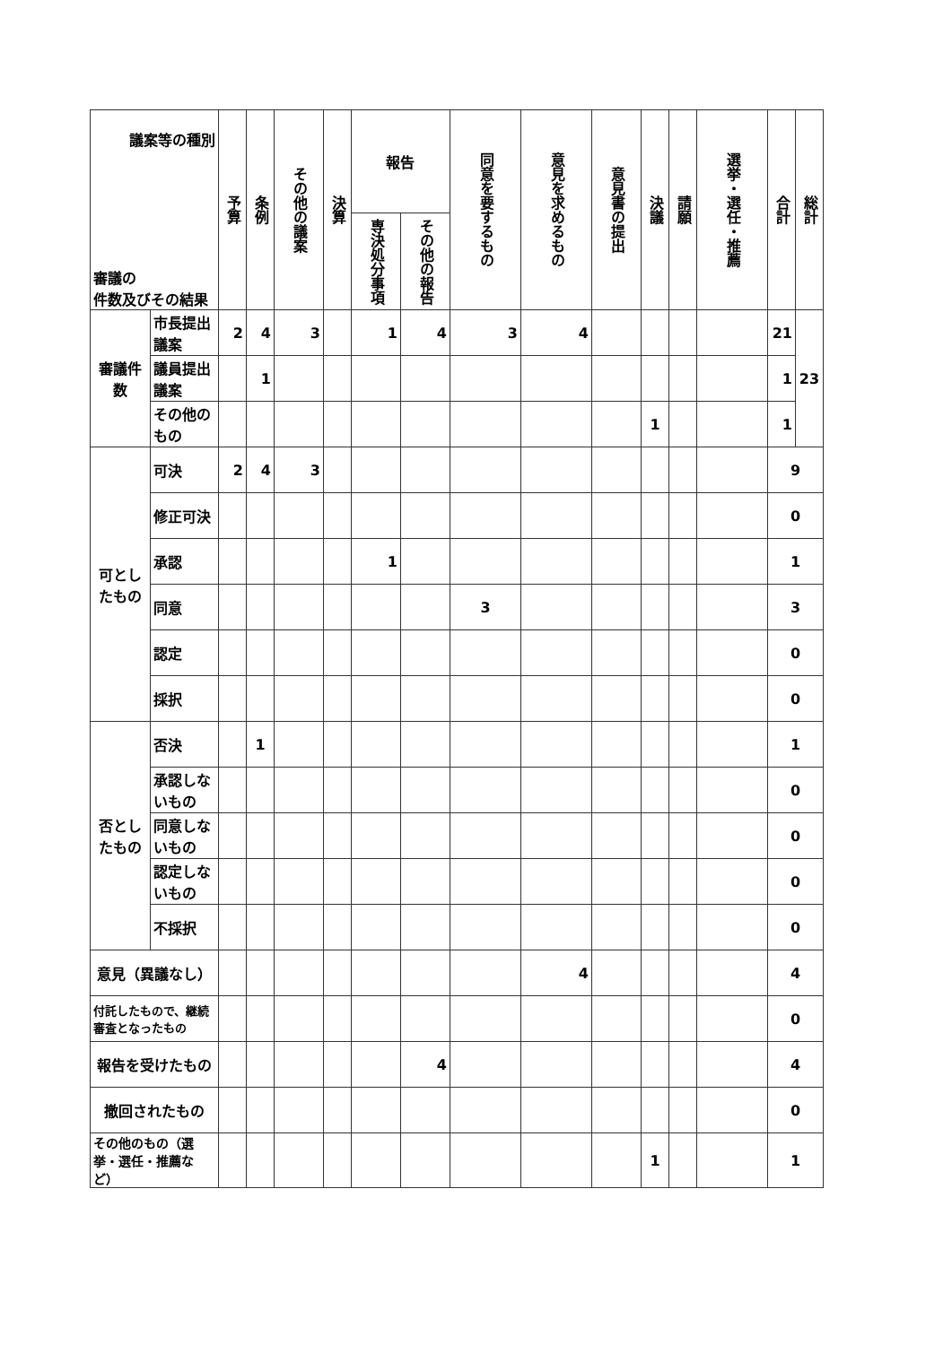| 議案等の種別 審議の 件数及びその結果 | | 予算 | 条例 | その他の議案 | 決算 | 報告 | | 同意を要するもの | 意見を求めるもの | 意見書の提出 | 決議 | 請願 | 選挙・選任・推薦 | 合計 | 総計 |
| --- | --- | --- | --- | --- | --- | --- | --- | --- | --- | --- | --- | --- | --- | --- | --- |
| | | | | | | 専決処分事項 | その他の報告 | | | | | | | | |
| 審議件数 | 市長提出議案 | 2 | 4 | 3 | | 1 | 4 | 3 | 4 | | | | | 21 | 23 |
| | 議員提出議案 | | 1 | | | | | | | | | | | 1 | |
| | その他のもの | | | | | | | | | | 1 | | | 1 | |
| 可としたもの | 可決 | 2 | 4 | 3 | | | | | | | | | | 9 | |
| | 修正可決 | | | | | | | | | | | | | 0 | |
| | 承認 | | | | | 1 | | | | | | | | 1 | |
| | 同意 | | | | | | | 3 | | | | | | 3 | |
| | 認定 | | | | | | | | | | | | | 0 | |
| | 採択 | | | | | | | | | | | | | 0 | |
| 否としたもの | 否決 | | 1 | | | | | | | | | | | 1 | |
| | 承認しないもの | | | | | | | | | | | | | 0 | |
| | 同意しないもの | | | | | | | | | | | | | 0 | |
| | 認定しないもの | | | | | | | | | | | | | 0 | |
| | 不採択 | | | | | | | | | | | | | 0 | |
| 意見（異議なし） | | | | | | | | | 4 | | | | | 4 | |
| 付託したもので、継続審査となったもの | | | | | | | | | | | | | | 0 | |
| 報告を受けたもの | | | | | | | 4 | | | | | | | 4 | |
| 撤回されたもの | | | | | | | | | | | | | | 0 | |
| その他のもの（選挙・選任・推薦など） | | | | | | | | | | | 1 | | | 1 | |